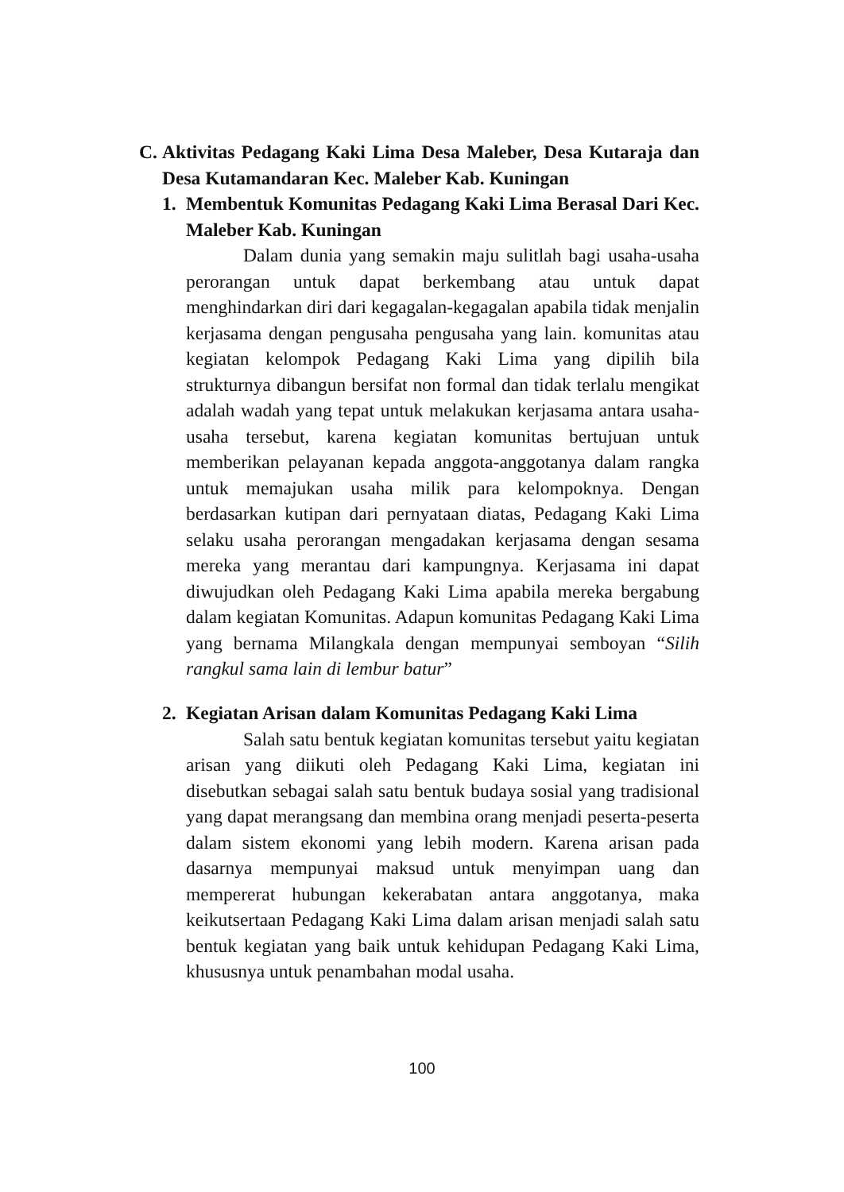C. Aktivitas Pedagang Kaki Lima Desa Maleber, Desa Kutaraja dan Desa Kutamandaran Kec. Maleber Kab. Kuningan
1. Membentuk Komunitas Pedagang Kaki Lima Berasal Dari Kec. Maleber Kab. Kuningan
Dalam dunia yang semakin maju sulitlah bagi usaha-usaha perorangan untuk dapat berkembang atau untuk dapat menghindarkan diri dari kegagalan-kegagalan apabila tidak menjalin kerjasama dengan pengusaha pengusaha yang lain. komunitas atau kegiatan kelompok Pedagang Kaki Lima yang dipilih bila strukturnya dibangun bersifat non formal dan tidak terlalu mengikat adalah wadah yang tepat untuk melakukan kerjasama antara usaha-usaha tersebut, karena kegiatan komunitas bertujuan untuk memberikan pelayanan kepada anggota-anggotanya dalam rangka untuk memajukan usaha milik para kelompoknya. Dengan berdasarkan kutipan dari pernyataan diatas, Pedagang Kaki Lima selaku usaha perorangan mengadakan kerjasama dengan sesama mereka yang merantau dari kampungnya. Kerjasama ini dapat diwujudkan oleh Pedagang Kaki Lima apabila mereka bergabung dalam kegiatan Komunitas. Adapun komunitas Pedagang Kaki Lima yang bernama Milangkala dengan mempunyai semboyan “Silih rangkul sama lain di lembur batur”
2. Kegiatan Arisan dalam Komunitas Pedagang Kaki Lima
Salah satu bentuk kegiatan komunitas tersebut yaitu kegiatan arisan yang diikuti oleh Pedagang Kaki Lima, kegiatan ini disebutkan sebagai salah satu bentuk budaya sosial yang tradisional yang dapat merangsang dan membina orang menjadi peserta-peserta dalam sistem ekonomi yang lebih modern. Karena arisan pada dasarnya mempunyai maksud untuk menyimpan uang dan mempererat hubungan kekerabatan antara anggotanya, maka keikutsertaan Pedagang Kaki Lima dalam arisan menjadi salah satu bentuk kegiatan yang baik untuk kehidupan Pedagang Kaki Lima, khususnya untuk penambahan modal usaha.
100